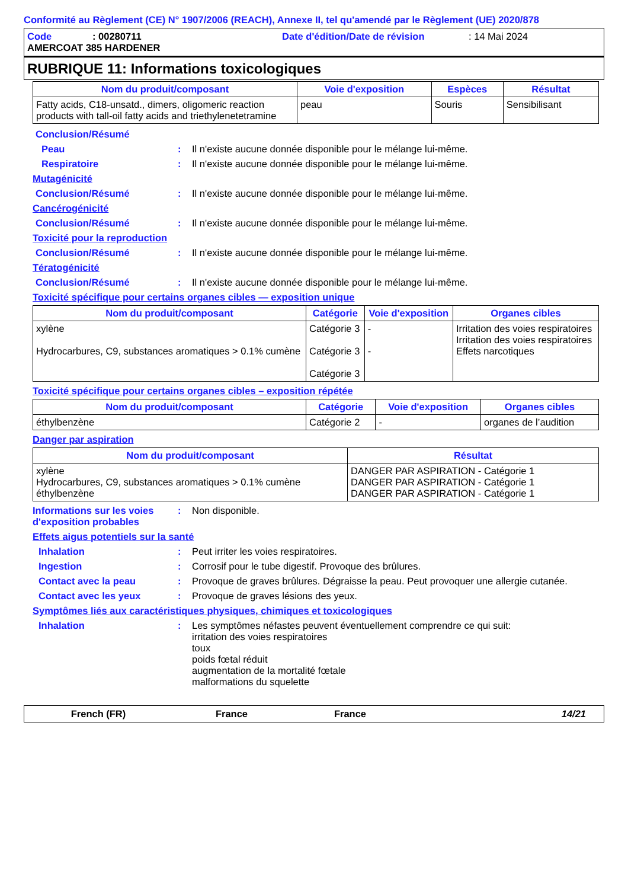Conformité au Règlement (CE) N° 1907/2006 (REACH), Annexe II, tel qu'amendé par le Règlement (UE) 2020/878
Code: 00280711 Date d'édition/Date de révision: 14 Mai 2024
AMERCOAT 385 HARDENER
RUBRIQUE 11: Informations toxicologiques
| Nom du produit/composant | Voie d'exposition | Espèces | Résultat |
| --- | --- | --- | --- |
| Fatty acids, C18-unsatd., dimers, oligomeric reaction products with tall-oil fatty acids and triethylenetetramine | peau | Souris | Sensibilisant |
Conclusion/Résumé
Peau: Il n'existe aucune donnée disponible pour le mélange lui-même.
Respiratoire: Il n'existe aucune donnée disponible pour le mélange lui-même.
Mutagénicité
Conclusion/Résumé: Il n'existe aucune donnée disponible pour le mélange lui-même.
Cancérogénicité
Conclusion/Résumé: Il n'existe aucune donnée disponible pour le mélange lui-même.
Toxicité pour la reproduction
Conclusion/Résumé: Il n'existe aucune donnée disponible pour le mélange lui-même.
Tératogénicité
Conclusion/Résumé: Il n'existe aucune donnée disponible pour le mélange lui-même.
Toxicité spécifique pour certains organes cibles — exposition unique
| Nom du produit/composant | Catégorie | Voie d'exposition | Organes cibles |
| --- | --- | --- | --- |
| xylène Hydrocarbures, C9, substances aromatiques > 0.1% cumène | Catégorie 3 Catégorie 3 Catégorie 3 | - - | Irritation des voies respiratoires Irritation des voies respiratoires Effets narcotiques |
Toxicité spécifique pour certains organes cibles – exposition répétée
| Nom du produit/composant | Catégorie | Voie d'exposition | Organes cibles |
| --- | --- | --- | --- |
| éthylbenzène | Catégorie 2 | - | organes de l’audition |
Danger par aspiration
| Nom du produit/composant | Résultat |
| --- | --- |
| xylène Hydrocarbures, C9, substances aromatiques > 0.1% cumène éthylbenzène | DANGER PAR ASPIRATION - Catégorie 1 DANGER PAR ASPIRATION - Catégorie 1 DANGER PAR ASPIRATION - Catégorie 1 |
Informations sur les voies d'exposition probables: Non disponible.
Effets aigus potentiels sur la santé
Inhalation: Peut irriter les voies respiratoires.
Ingestion: Corrosif pour le tube digestif. Provoque des brûlures.
Contact avec la peau: Provoque de graves brûlures. Dégraisse la peau. Peut provoquer une allergie cutanée.
Contact avec les yeux: Provoque de graves lésions des yeux.
Symptômes liés aux caractéristiques physiques, chimiques et toxicologiques
Inhalation: Les symptômes néfastes peuvent éventuellement comprendre ce qui suit:
irritation des voies respiratoires
toux
poids fœtal réduit
augmentation de la mortalité fœtale
malformations du squelette
French (FR) France France 14/21